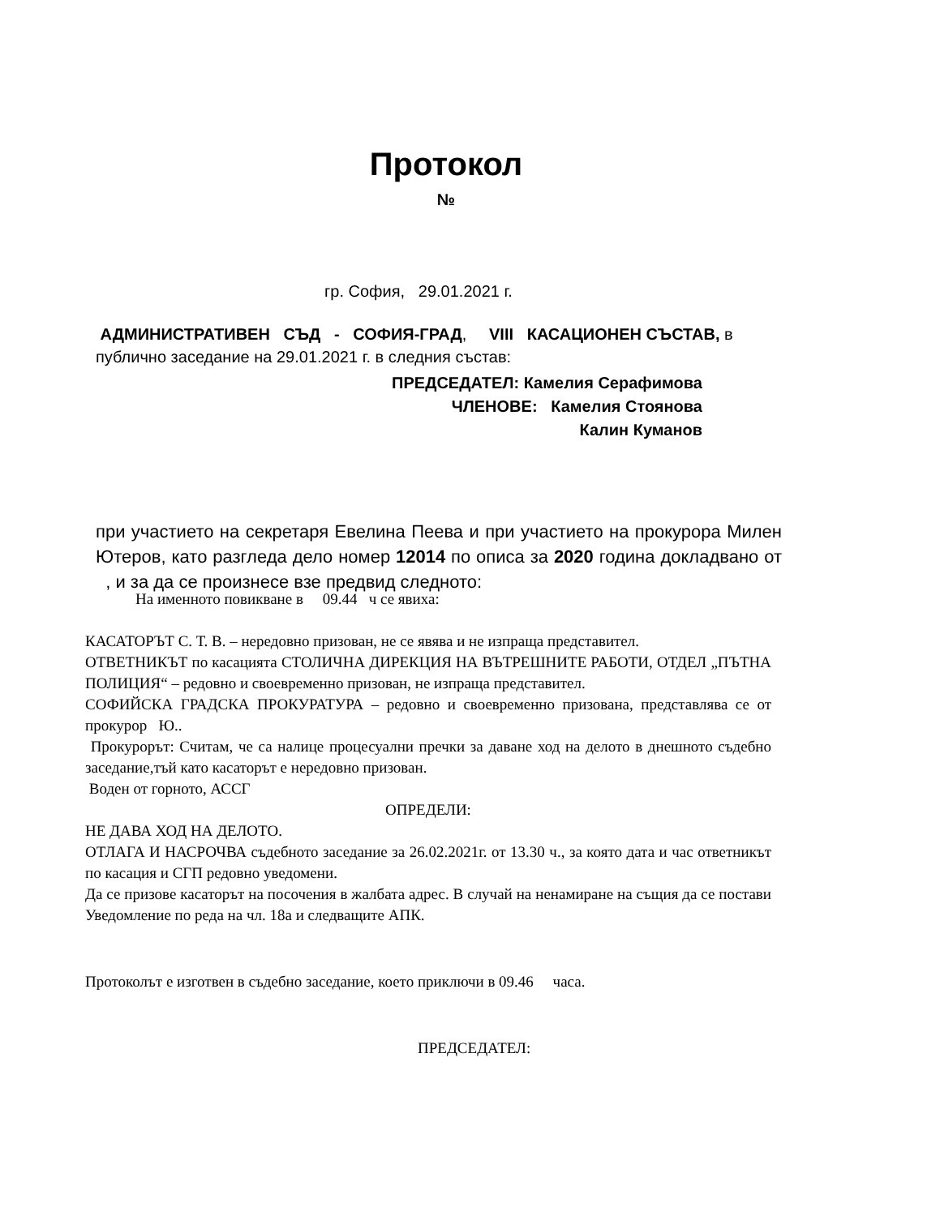Протокол
№
гр. София, 29.01.2021 г.
АДМИНИСТРАТИВЕН СЪД - СОФИЯ-ГРАД, VIII КАСАЦИОНЕН СЪСТАВ, в публично заседание на 29.01.2021 г. в следния състав:
ПРЕДСЕДАТЕЛ: Камелия Серафимова
ЧЛЕНОВЕ: Камелия Стоянова
Калин Куманов
при участието на секретаря Евелина Пеева и при участието на прокурора Милен Ютеров, като разгледа дело номер 12014 по описа за 2020 година докладвано от , и за да се произнесе взе предвид следното:
На именното повикване в 09.44 ч се явиха:
КАСАТОРЪТ С. Т. В. – нередовно призован, не се явява и не изпраща представител.
ОТВЕТНИКЪТ по касацията СТОЛИЧНА ДИРЕКЦИЯ НА ВЪТРЕШНИТЕ РАБОТИ, ОТДЕЛ „ПЪТНА ПОЛИЦИЯ“ – редовно и своевременно призован, не изпраща представител.
СОФИЙСКА ГРАДСКА ПРОКУРАТУРА – редовно и своевременно призована, представлява се от прокурор Ю..
Прокурорът: Считам, че са налице процесуални пречки за даване ход на делото в днешното съдебно заседание,тъй като касаторът е нередовно призован.
Воден от горното, АССГ
ОПРЕДЕЛИ:
НЕ ДАВА ХОД НА ДЕЛОТО.
ОТЛАГА И НАСРОЧВА съдебното заседание за 26.02.2021г. от 13.30 ч., за която дата и час ответникът по касация и СГП редовно уведомени.
Да се призове касаторът на посочения в жалбата адрес. В случай на ненамиране на същия да се постави Уведомление по реда на чл. 18а и следващите АПК.
Протоколът е изготвен в съдебно заседание, което приключи в 09.46 часа.
ПРЕДСЕДАТЕЛ: